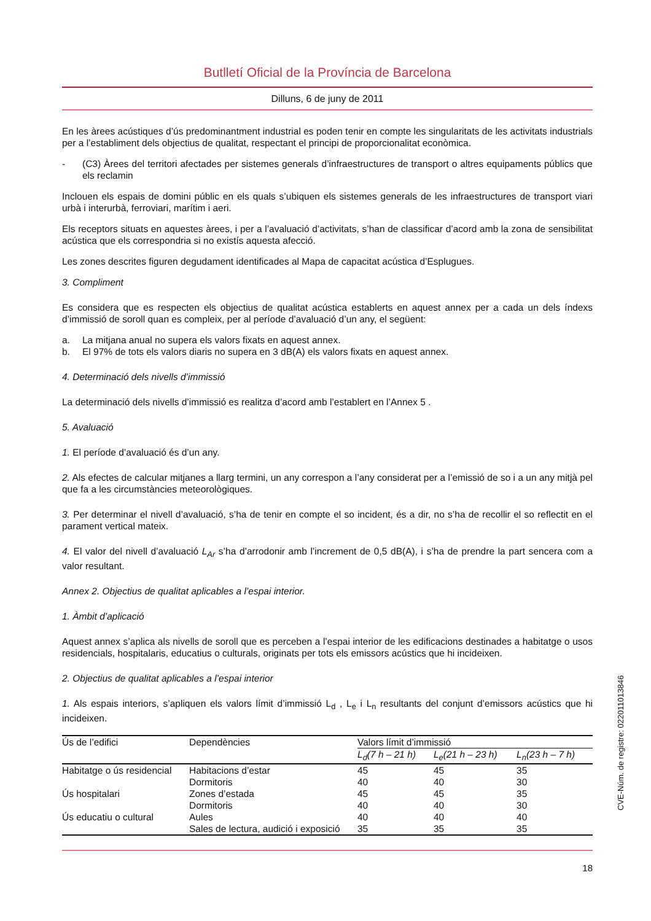Butlletí Oficial de la Província de Barcelona
Dilluns, 6 de juny de 2011
En les àrees acústiques d’ús predominantment industrial es poden tenir en compte les singularitats de les activitats industrials per a l’establiment dels objectius de qualitat, respectant el principi de proporcionalitat econòmica.
- (C3) Àrees del territori afectades per sistemes generals d’infraestructures de transport o altres equipaments públics que els reclamin
Inclouen els espais de domini públic en els quals s’ubiquen els sistemes generals de les infraestructures de transport viari urbà i interurbà, ferroviari, marítim i aeri.
Els receptors situats en aquestes àrees, i per a l’avaluació d’activitats, s’han de classificar d’acord amb la zona de sensibilitat acústica que els correspondria si no existís aquesta afecció.
Les zones descrites figuren degudament identificades al Mapa de capacitat acústica d’Esplugues.
3. Compliment
Es considera que es respecten els objectius de qualitat acústica establerts en aquest annex per a cada un dels índexs d’immissió de soroll quan es compleix, per al període d’avaluació d’un any, el següent:
a. La mitjana anual no supera els valors fixats en aquest annex.
b. El 97% de tots els valors diaris no supera en 3 dB(A) els valors fixats en aquest annex.
4. Determinació dels nivells d’immissió
La determinació dels nivells d’immissió es realitza d’acord amb l’establert en l’Annex 5 .
5. Avaluació
1. El període d’avaluació és d’un any.
2. Als efectes de calcular mitjanes a llarg termini, un any correspon a l’any considerat per a l’emissió de so i a un any mitjà pel que fa a les circumstàncies meteorològiques.
3. Per determinar el nivell d’avaluació, s’ha de tenir en compte el so incident, és a dir, no s’ha de recollir el so reflectit en el parament vertical mateix.
4. El valor del nivell d’avaluació L<sub>Ar</sub> s’ha d’arrodonir amb l’increment de 0,5 dB(A), i s’ha de prendre la part sencera com a valor resultant.
Annex 2. Objectius de qualitat aplicables a l’espai interior.
1. Àmbit d’aplicació
Aquest annex s’aplica als nivells de soroll que es perceben a l’espai interior de les edificacions destinades a habitatge o usos residencials, hospitalaris, educatius o culturals, originats per tots els emissors acústics que hi incideixen.
2. Objectius de qualitat aplicables a l’espai interior
1. Als espais interiors, s’apliquen els valors límit d’immissió L<sub>d</sub> , L<sub>e</sub> i L<sub>n</sub> resultants del conjunt d’emissors acústics que hi incideixen.
| Ús de l’edifici | Dependències | Valors límit d’immissió | | |
| --- | --- | --- | --- | --- |
| | | L<sub>d</sub>(7 h – 21 h) | L<sub>e</sub>(21 h – 23 h) | L<sub>n</sub>(23 h – 7 h) |
| Habitatge o ús residencial | Habitacions d’estar | 45 | 45 | 35 |
| | Dormitoris | 40 | 40 | 30 |
| Ús hospitalari | Zones d’estada | 45 | 45 | 35 |
| | Dormitoris | 40 | 40 | 30 |
| Ús educatiu o cultural | Aules | 40 | 40 | 40 |
| | Sales de lectura, audició i exposició | 35 | 35 | 35 |
18
CVE-Núm. de registre: 022011013846